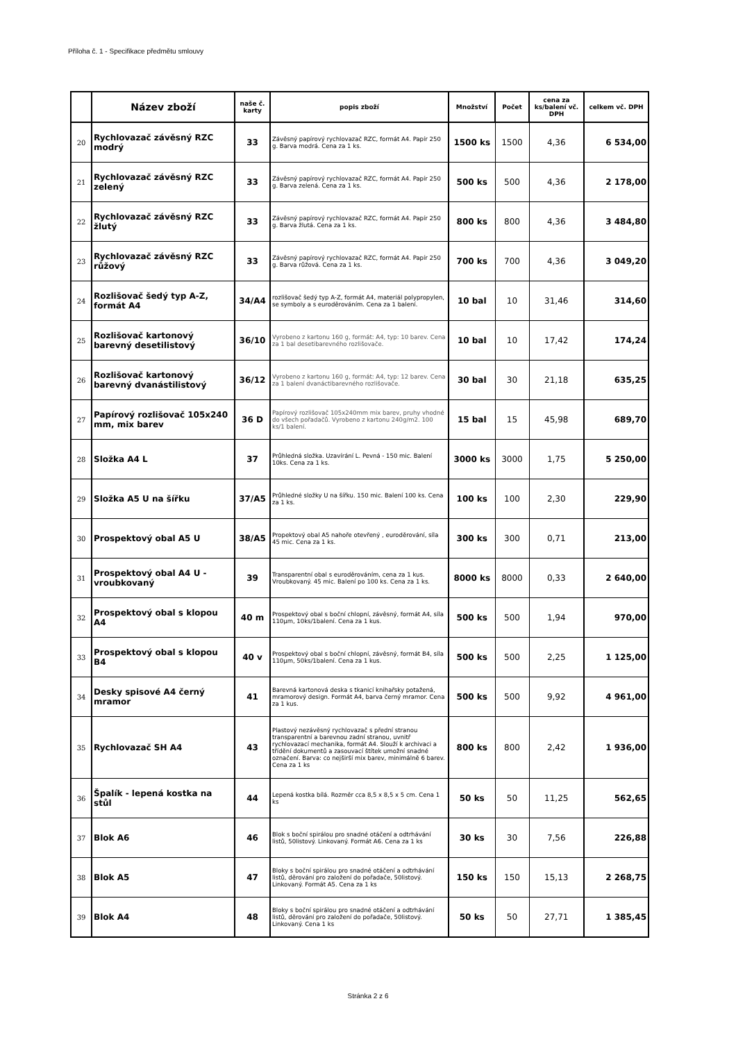Příloha č. 1 - Specifikace předmětu smlouvy
| | Název zboží | naše č. karty | popis zboží | Množství | Počet | cena za ks/balení vč. DPH | celkem vč. DPH |
| --- | --- | --- | --- | --- | --- | --- | --- |
| 20 | Rychlovazač závěsný RZC modrý | 33 | Závěsný papírový rychlovazač RZC, formát A4. Papír 250 g. Barva modrá. Cena za 1 ks. | 1500 ks | 1500 | 4,36 | 6 534,00 |
| 21 | Rychlovazač závěsný RZC zelený | 33 | Závěsný papírový rychlovazač RZC, formát A4. Papír 250 g. Barva zelená. Cena za 1 ks. | 500 ks | 500 | 4,36 | 2 178,00 |
| 22 | Rychlovazač závěsný RZC žlutý | 33 | Závěsný papírový rychlovazač RZC, formát A4. Papír 250 g. Barva žlutá. Cena za 1 ks. | 800 ks | 800 | 4,36 | 3 484,80 |
| 23 | Rychlovazač závěsný RZC růžový | 33 | Závěsný papírový rychlovazač RZC, formát A4. Papír 250 g. Barva růžová. Cena za 1 ks. | 700 ks | 700 | 4,36 | 3 049,20 |
| 24 | Rozlišovač šedý typ A-Z, formát A4 | 34/A4 | rozlišovač šedý typ A-Z, formát A4, materiál polypropylen, se symboly a s euroděrováním. Cena za 1 balení. | 10 bal | 10 | 31,46 | 314,60 |
| 25 | Rozlišovač kartonový barevný desetilistový | 36/10 | Vyrobeno z kartonu 160 g, formát: A4, typ: 10 barev. Cena za 1 bal desetibarevného rozlišovače. | 10 bal | 10 | 17,42 | 174,24 |
| 26 | Rozlišovač kartonový barevný dvanástilistový | 36/12 | Vyrobeno z kartonu 160 g, formát: A4, typ: 12 barev. Cena za 1 balení dvanáctibarevného rozlišovače. | 30 bal | 30 | 21,18 | 635,25 |
| 27 | Papírový rozlišovač 105x240 mm, mix barev | 36 D | Papírový rozlišovač 105x240mm mix barev, pruhy vhodné do všech pořadačů. Vyrobeno z kartonu 240g/m2. 100 ks/1 balení. | 15 bal | 15 | 45,98 | 689,70 |
| 28 | Složka A4 L | 37 | Průhledná složka. Uzavírání L. Pevná - 150 mic. Balení 10ks. Cena za 1 ks. | 3000 ks | 3000 | 1,75 | 5 250,00 |
| 29 | Složka A5 U na šířku | 37/A5 | Průhledné složky U na šířku. 150 mic. Balení 100 ks. Cena za 1 ks. | 100 ks | 100 | 2,30 | 229,90 |
| 30 | Prospektový obal A5 U | 38/A5 | Propektový obal A5 nahoře otevřený , euroděrování, síla 45 mic. Cena za 1 ks. | 300 ks | 300 | 0,71 | 213,00 |
| 31 | Prospektový obal A4 U - vroubkovaný | 39 | Transparentní obal s euroděrováním, cena za 1 kus. Vroubkovaný. 45 mic. Balení po 100 ks. Cena za 1 ks. | 8000 ks | 8000 | 0,33 | 2 640,00 |
| 32 | Prospektový obal s klopou A4 | 40 m | Prospektový obal s boční chlopní, závěsný, formát A4, síla 110μm, 10ks/1balení. Cena za 1 kus. | 500 ks | 500 | 1,94 | 970,00 |
| 33 | Prospektový obal s klopou B4 | 40 v | Prospektový obal s boční chlopní, závěsný, formát B4, síla 110μm, 50ks/1balení. Cena za 1 kus. | 500 ks | 500 | 2,25 | 1 125,00 |
| 34 | Desky spisové A4 černý mramor | 41 | Barevná kartonová deska s tkanicí knihařsky potažená, mramorový design. Formát A4, barva černý mramor. Cena za 1 kus. | 500 ks | 500 | 9,92 | 4 961,00 |
| 35 | Rychlovazač SH A4 | 43 | Plastový nezávěsný rychlovazač s přední stranou transparentní a barevnou zadní stranou, uvnitř rychlovazací mechanika, formát A4. Slouží k archivaci a třídění dokumentů a zasouvací štítek umožní snadné označení. Barva: co nejširší mix barev, minimálně 6 barev. Cena za 1 ks | 800 ks | 800 | 2,42 | 1 936,00 |
| 36 | Špalík - lepená kostka na stůl | 44 | Lepená kostka bílá. Rozměr cca 8,5 x 8,5 x 5 cm. Cena 1 ks | 50 ks | 50 | 11,25 | 562,65 |
| 37 | Blok A6 | 46 | Blok s boční spirálou pro snadné otáčení a odtrhávání listů, 50listový. Linkovaný. Formát A6. Cena za 1 ks | 30 ks | 30 | 7,56 | 226,88 |
| 38 | Blok A5 | 47 | Bloky s boční spirálou pro snadné otáčení a odtrhávání listů, děrování pro založení do pořadače, 50listový. Linkovaný. Formát A5. Cena za 1 ks | 150 ks | 150 | 15,13 | 2 268,75 |
| 39 | Blok A4 | 48 | Bloky s boční spirálou pro snadné otáčení a odtrhávání listů, děrování pro založení do pořadače, 50listový. Linkovaný. Cena 1 ks | 50 ks | 50 | 27,71 | 1 385,45 |
Stránka 2 z 6